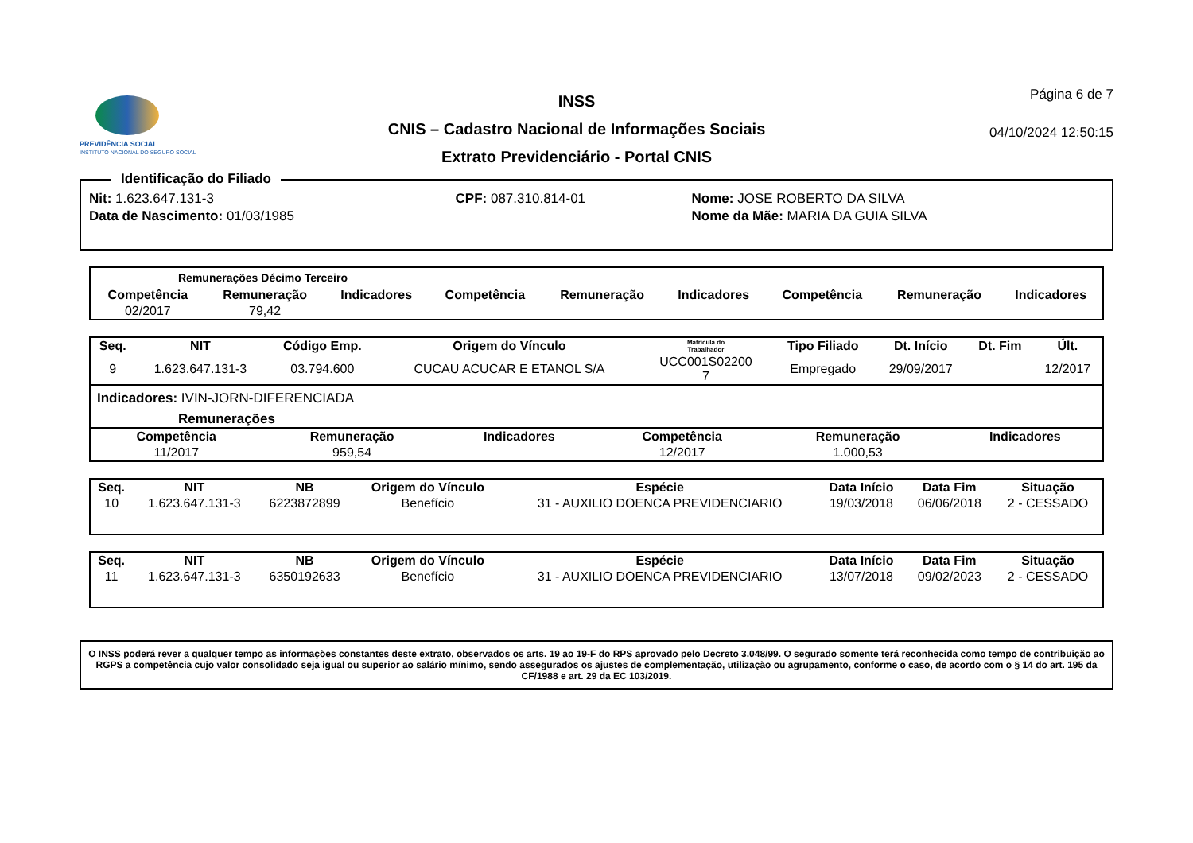PREVIDÊNCIA SOCIAL
INSTITUTO NACIONAL DO SEGURO SOCIAL
INSS
CNIS – Cadastro Nacional de Informações Sociais
Extrato Previdenciário - Portal CNIS
Página 6 de 7
04/10/2024 12:50:15
Identificação do Filiado
| Nit: 1.623.647.131-3 | CPF: 087.310.814-01 | Nome: JOSE ROBERTO DA SILVA |
| Data de Nascimento: 01/03/1985 | | Nome da Mãe: MARIA DA GUIA SILVA |
Remunerações Décimo Terceiro
| Competência | Remuneração | Indicadores | Competência | Remuneração | Indicadores | Competência | Remuneração | Indicadores |
| --- | --- | --- | --- | --- | --- | --- | --- | --- |
| 02/2017 | 79,42 | | | | | | | |
| Seq. | NIT | Código Emp. | Origem do Vínculo | Matrícula do Trabalhador | Tipo Filiado | Dt. Início | Dt. Fim | Últ. |
| --- | --- | --- | --- | --- | --- | --- | --- | --- |
| 9 | 1.623.647.131-3 | 03.794.600 | CUCAU ACUCAR E ETANOL S/A | UCC001S02200 7 | Empregado | 29/09/2017 | | 12/2017 |
Indicadores: IVIN-JORN-DIFERENCIADA
Remunerações
| Competência | Remuneração | Indicadores | Competência | Remuneração | Indicadores |
| --- | --- | --- | --- | --- | --- |
| 11/2017 | 959,54 | | 12/2017 | 1.000,53 | |
| Seq. | NIT | NB | Origem do Vínculo | Espécie | Data Início | Data Fim | Situação |
| --- | --- | --- | --- | --- | --- | --- | --- |
| 10 | 1.623.647.131-3 | 6223872899 | Benefício | 31 - AUXILIO DOENCA PREVIDENCIARIO | 19/03/2018 | 06/06/2018 | 2 - CESSADO |
| Seq. | NIT | NB | Origem do Vínculo | Espécie | Data Início | Data Fim | Situação |
| --- | --- | --- | --- | --- | --- | --- | --- |
| 11 | 1.623.647.131-3 | 6350192633 | Benefício | 31 - AUXILIO DOENCA PREVIDENCIARIO | 13/07/2018 | 09/02/2023 | 2 - CESSADO |
O INSS poderá rever a qualquer tempo as informações constantes deste extrato, observados os arts. 19 ao 19-F do RPS aprovado pelo Decreto 3.048/99. O segurado somente terá reconhecida como tempo de contribuição ao RGPS a competência cujo valor consolidado seja igual ou superior ao salário mínimo, sendo assegurados os ajustes de complementação, utilização ou agrupamento, conforme o caso, de acordo com o § 14 do art. 195 da CF/1988 e art. 29 da EC 103/2019.